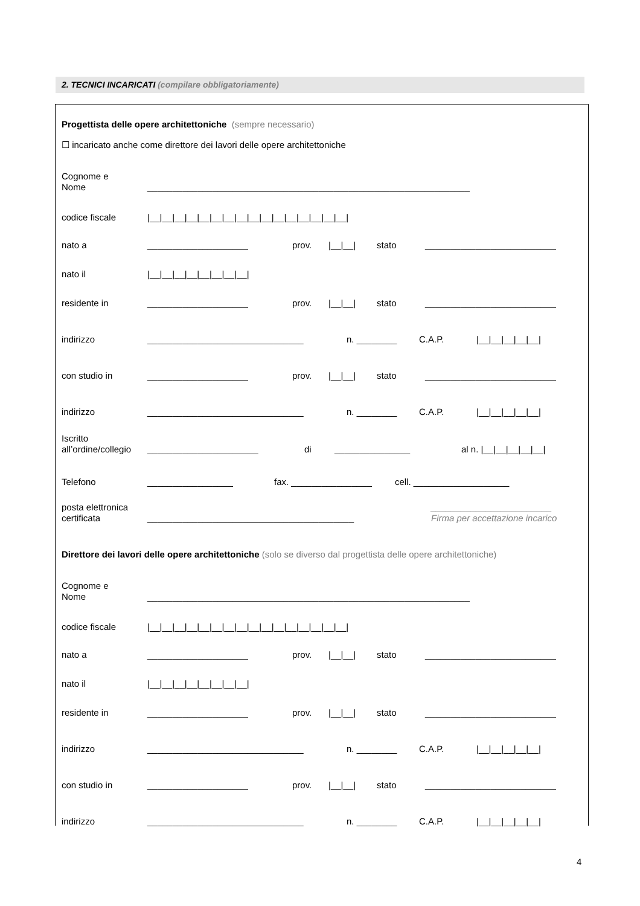2. TECNICI INCARICATI (compilare obbligatoriamente)
Progettista delle opere architettoniche (sempre necessario)
☐ incaricato anche come direttore dei lavori delle opere architettoniche
Cognome e
Nome ________________________________________________________________
codice fiscale |__|__|__|__|__|__|__|__|__|__|__|__|__|__|__|__|
nato a ____________________ prov. |__|__| stato __________________________
nato il |__|__|__|__|__|__|__|__|
residente in ____________________ prov. |__|__| stato __________________________
indirizzo _______________________________ n. ________ C.A.P. |__|__|__|__|__|
con studio in ____________________ prov. |__|__| stato __________________________
indirizzo _______________________________ n. ________ C.A.P. |__|__|__|__|__|
Iscritto
all’ordine/collegio ______________________ di _______________ al n. |__|__|__|__|__|
Telefono _________________ fax. ________________ cell. ___________________
posta elettronica
certificata _________________________________________ ________________________
Firma per accettazione incarico
Direttore dei lavori delle opere architettoniche (solo se diverso dal progettista delle opere architettoniche)
Cognome e
Nome ________________________________________________________________
codice fiscale |__|__|__|__|__|__|__|__|__|__|__|__|__|__|__|__|
nato a ____________________ prov. |__|__| stato __________________________
nato il |__|__|__|__|__|__|__|__|
residente in ____________________ prov. |__|__| stato __________________________
indirizzo _______________________________ n. ________ C.A.P. |__|__|__|__|__|
con studio in ____________________ prov. |__|__| stato __________________________
indirizzo _______________________________ n. ________ C.A.P. |__|__|__|__|__|
4